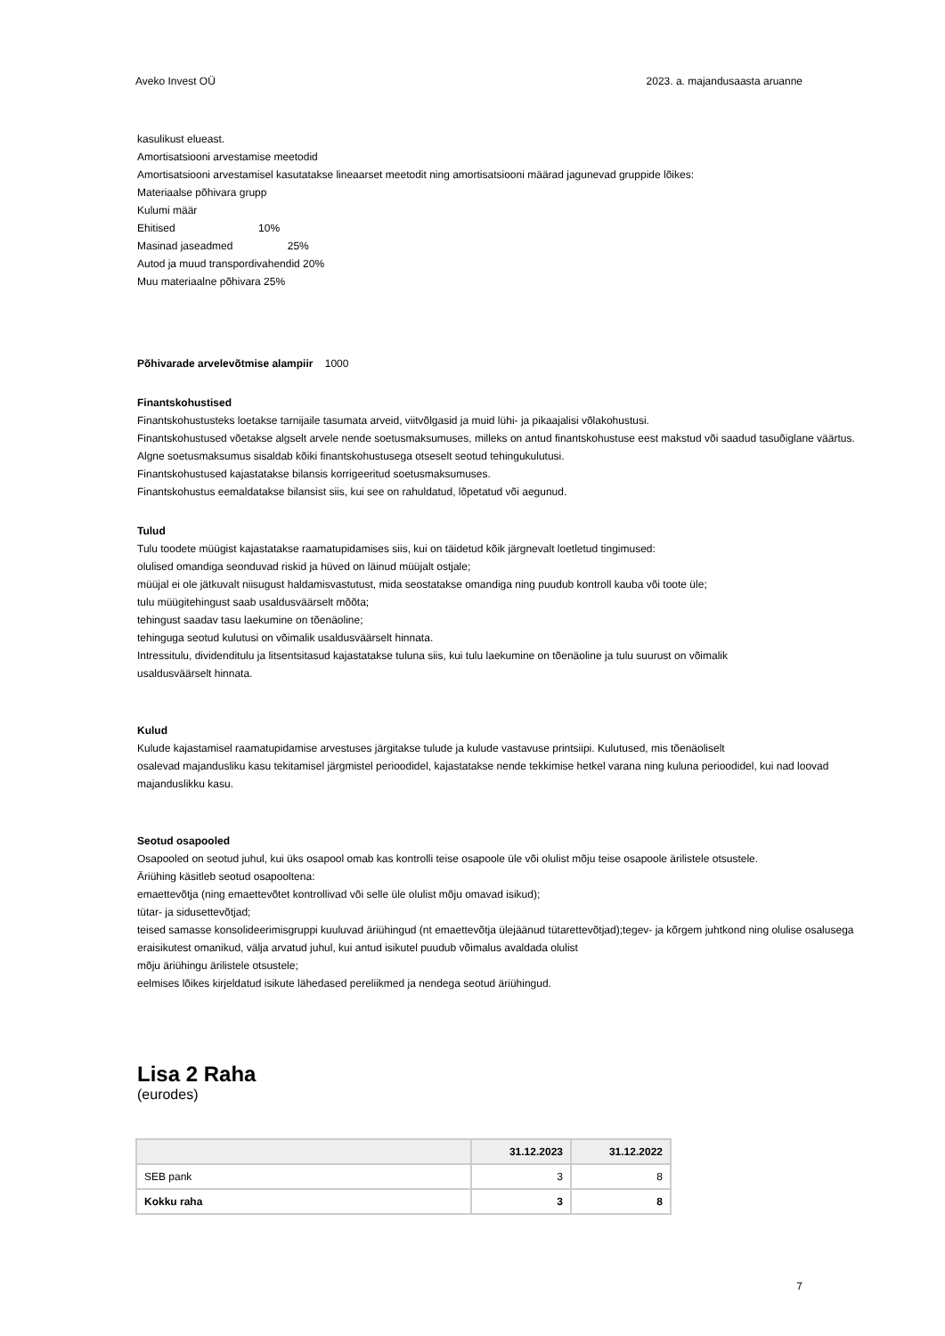Aveko Invest OÜ 2023. a. majandusaasta aruanne
kasulikust elueast.
Amortisatsiooni arvestamise meetodid
Amortisatsiooni arvestamisel kasutatakse lineaarset meetodit ning amortisatsiooni määrad jagunevad gruppide lõikes:
Materiaalse põhivara grupp
Kulumi määr
Ehitised 10%
Masinad jaseadmed 25%
Autod ja muud transpordivahendid 20%
Muu materiaalne põhivara 25%
Põhivarade arvelevõtmise alampiir 1000
Finantskohustised
Finantskohustusteks loetakse tarnijaile tasumata arveid, viitvõlgasid ja muid lühi- ja pikaajalisi võlakohustusi.
Finantskohustused võetakse algselt arvele nende soetusmaksumuses, milleks on antud finantskohustuse eest makstud või saadud tasuõiglane väärtus. Algne soetusmaksumus sisaldab kõiki finantskohustusega otseselt seotud tehingukulutusi.
Finantskohustused kajastatakse bilansis korrigeeritud soetusmaksumuses.
Finantskohustus eemaldatakse bilansist siis, kui see on rahuldatud, lõpetatud või aegunud.
Tulud
Tulu toodete müügist kajastatakse raamatupidamises siis, kui on täidetud kõik järgnevalt loetletud tingimused:
olulised omandiga seonduvad riskid ja hüved on läinud müüjalt ostjale;
müüjal ei ole jätkuvalt niisugust haldamisvastutust, mida seostatakse omandiga ning puudub kontroll kauba või toote üle;
tulu müügitehingust saab usaldusväärselt mõõta;
tehingust saadav tasu laekumine on tõenäoline;
tehinguga seotud kulutusi on võimalik usaldusväärselt hinnata.
Intressitulu, dividenditulu ja litsentsitasud kajastatakse tuluna siis, kui tulu laekumine on tõenäoline ja tulu suurust on võimalik
usaldusväärselt hinnata.
Kulud
Kulude kajastamisel raamatupidamise arvestuses järgitakse tulude ja kulude vastavuse printsiipi. Kulutused, mis tõenäoliselt
osalevad majandusliku kasu tekitamisel järgmistel perioodidel, kajastatakse nende tekkimise hetkel varana ning kuluna perioodidel, kui nad loovad majanduslikku kasu.
Seotud osapooled
Osapooled on seotud juhul, kui üks osapool omab kas kontrolli teise osapoole üle või olulist mõju teise osapoole ärilistele otsustele.
Äriühing käsitleb seotud osapooltena:
emaettevõtja (ning emaettevõtet kontrollivad või selle üle olulist mõju omavad isikud);
tütar- ja sidusettevõtjad;
teised samasse konsolideerimisgruppi kuuluvad äriühingud (nt emaettevõtja ülejäänud tütarettevõtjad);tegev- ja kõrgem juhtkond ning olulise osalusega eraisikutest omanikud, välja arvatud juhul, kui antud isikutel puudub võimalus avaldada olulist
mõju äriühingu ärilistele otsustele;
eelmises lõikes kirjeldatud isikute lähedased pereliikmed ja nendega seotud äriühingud.
Lisa 2 Raha
(eurodes)
| | 31.12.2023 | 31.12.2022 |
| --- | --- | --- |
| SEB pank | 3 | 8 |
| Kokku raha | 3 | 8 |
7